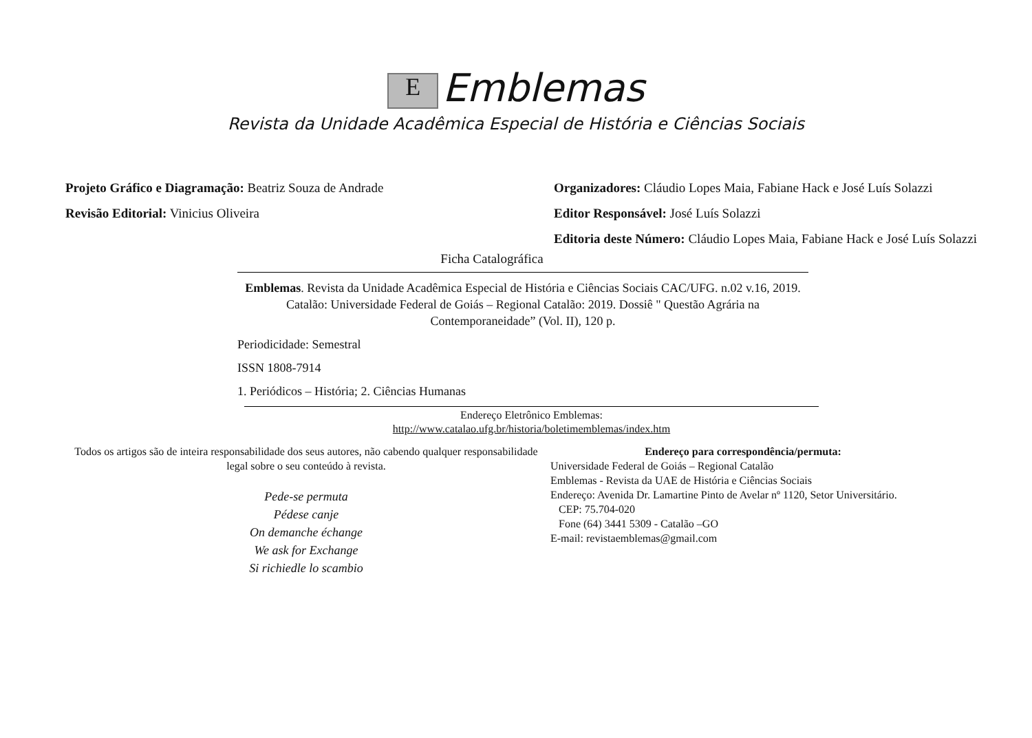E Emblemas
Revista da Unidade Acadêmica Especial de História e Ciências Sociais
Projeto Gráfico e Diagramação: Beatriz Souza de Andrade
Revisão Editorial: Vinicius Oliveira
Organizadores: Cláudio Lopes Maia, Fabiane Hack e José Luís Solazzi
Editor Responsável: José Luís Solazzi
Editoria deste Número: Cláudio Lopes Maia, Fabiane Hack e José Luís Solazzi
Ficha Catalográfica
Emblemas. Revista da Unidade Acadêmica Especial de História e Ciências Sociais CAC/UFG. n.02 v.16, 2019. Catalão: Universidade Federal de Goiás – Regional Catalão: 2019. Dossiê " Questão Agrária na Contemporaneidade” (Vol. II), 120 p.
Periodicidade: Semestral
ISSN 1808-7914
1. Periódicos – História; 2. Ciências Humanas
Endereço Eletrônico Emblemas:
http://www.catalao.ufg.br/historia/boletimemblemas/index.htm
Todos os artigos são de inteira responsabilidade dos seus autores, não cabendo qualquer responsabilidade legal sobre o seu conteúdo à revista.
Pede-se permuta
Pédese canje
On demanche échange
We ask for Exchange
Si richiedle lo scambio
Endereço para correspondência/permuta:
Universidade Federal de Goiás – Regional Catalão
Emblemas - Revista da UAE de História e Ciências Sociais
Endereço: Avenida Dr. Lamartine Pinto de Avelar nº 1120, Setor Universitário.
CEP: 75.704-020
Fone (64) 3441 5309 - Catalão –GO
E-mail: revistaemblemas@gmail.com